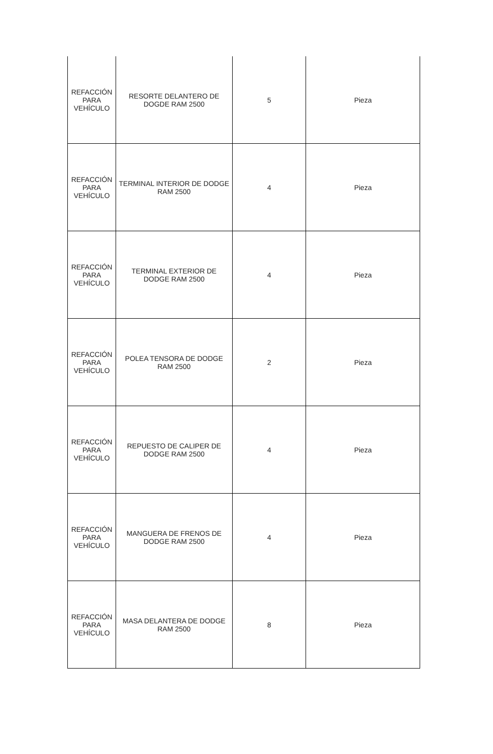| REFACCIÓN PARA VEHÍCULO | RESORTE DELANTERO DE DOGDE RAM 2500 | 5 | Pieza |
| REFACCIÓN PARA VEHÍCULO | TERMINAL INTERIOR DE DODGE RAM 2500 | 4 | Pieza |
| REFACCIÓN PARA VEHÍCULO | TERMINAL EXTERIOR DE DODGE RAM 2500 | 4 | Pieza |
| REFACCIÓN PARA VEHÍCULO | POLEA TENSORA DE DODGE RAM 2500 | 2 | Pieza |
| REFACCIÓN PARA VEHÍCULO | REPUESTO DE CALIPER DE DODGE RAM 2500 | 4 | Pieza |
| REFACCIÓN PARA VEHÍCULO | MANGUERA DE FRENOS DE DODGE RAM 2500 | 4 | Pieza |
| REFACCIÓN PARA VEHÍCULO | MASA DELANTERA DE DODGE RAM 2500 | 8 | Pieza |